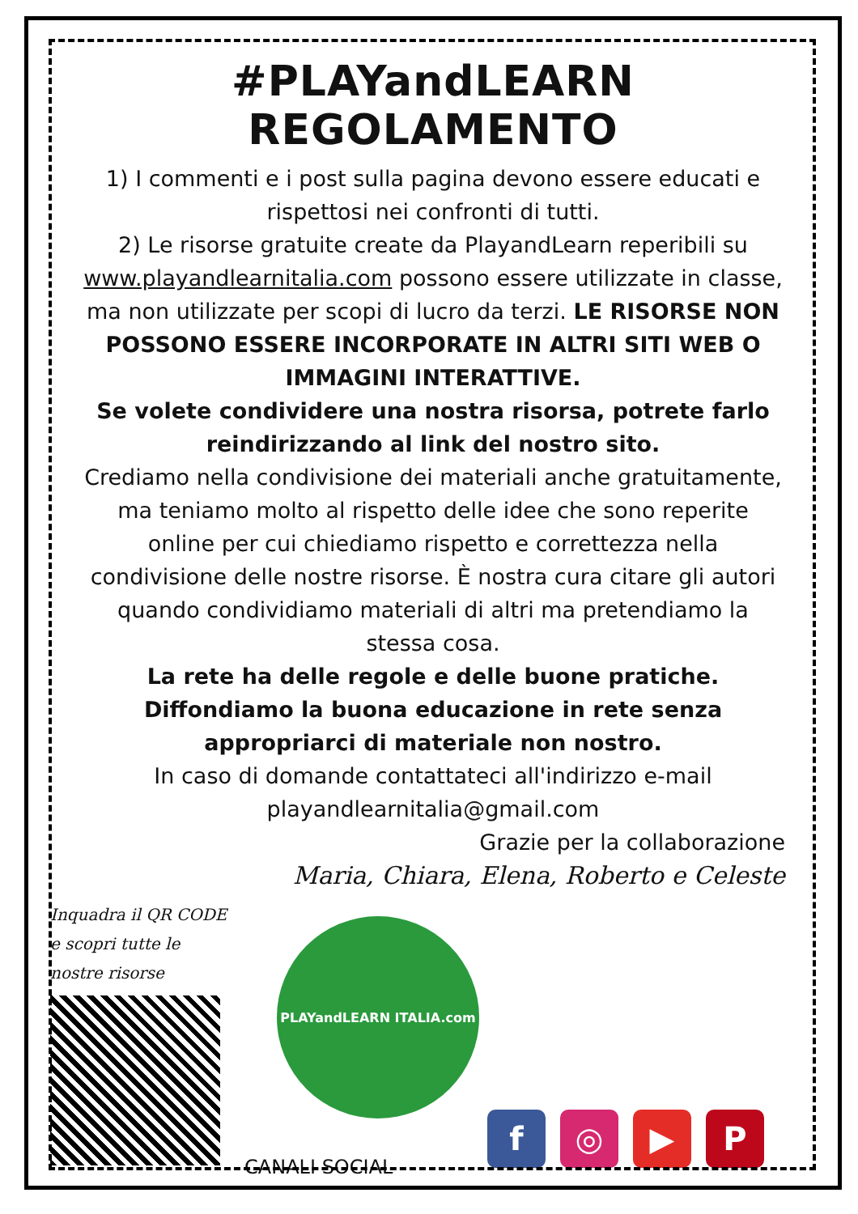#PLAYandLEARN REGOLAMENTO
1) I commenti e i post sulla pagina devono essere educati e rispettosi nei confronti di tutti.
2) Le risorse gratuite create da PlayandLearn reperibili su www.playandlearnitalia.com possono essere utilizzate in classe, ma non utilizzate per scopi di lucro da terzi. LE RISORSE NON POSSONO ESSERE INCORPORATE IN ALTRI SITI WEB O IMMAGINI INTERATTIVE.
Se volete condividere una nostra risorsa, potrete farlo reindirizzando al link del nostro sito.
Crediamo nella condivisione dei materiali anche gratuitamente, ma teniamo molto al rispetto delle idee che sono reperite online per cui chiediamo rispetto e correttezza nella condivisione delle nostre risorse. È nostra cura citare gli autori quando condividiamo materiali di altri ma pretendiamo la stessa cosa.
La rete ha delle regole e delle buone pratiche. Diffondiamo la buona educazione in rete senza appropriarci di materiale non nostro.
In caso di domande contattateci all'indirizzo e-mail playandlearnitalia@gmail.com
Grazie per la collaborazione
Maria, Chiara, Elena, Roberto e Celeste
Inquadra il QR CODE
e scopri tutte le
nostre risorse
PLAYandLEARN ITALIA.com
CANALI SOCIAL
f
◎
▶
P